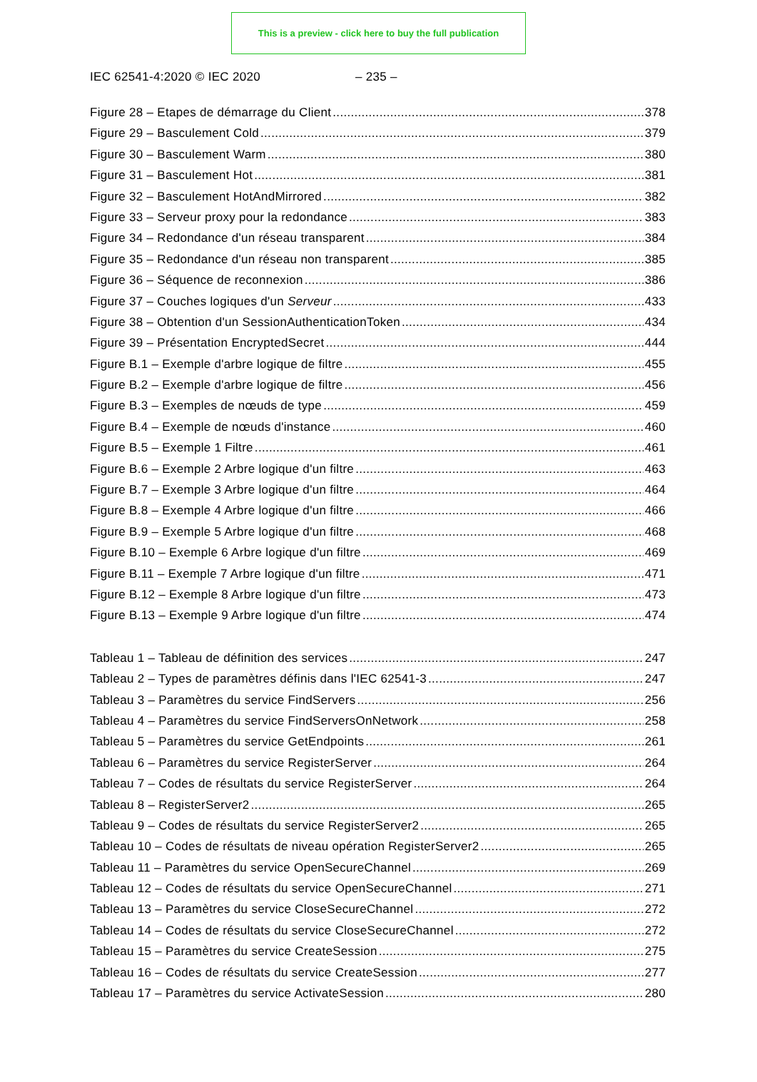This is a preview - click here to buy the full publication
IEC 62541-4:2020 © IEC 2020 – 235 –
Figure 28 – Etapes de démarrage du Client 378
Figure 29 – Basculement Cold 379
Figure 30 – Basculement Warm 380
Figure 31 – Basculement Hot 381
Figure 32 – Basculement HotAndMirrored 382
Figure 33 – Serveur proxy pour la redondance 383
Figure 34 – Redondance d'un réseau transparent 384
Figure 35 – Redondance d'un réseau non transparent 385
Figure 36 – Séquence de reconnexion 386
Figure 37 – Couches logiques d'un Serveur 433
Figure 38 – Obtention d'un SessionAuthenticationToken 434
Figure 39 – Présentation EncryptedSecret 444
Figure B.1 – Exemple d'arbre logique de filtre 455
Figure B.2 – Exemple d'arbre logique de filtre 456
Figure B.3 – Exemples de nœuds de type 459
Figure B.4 – Exemple de nœuds d'instance 460
Figure B.5 – Exemple 1 Filtre 461
Figure B.6 – Exemple 2 Arbre logique d'un filtre 463
Figure B.7 – Exemple 3 Arbre logique d'un filtre 464
Figure B.8 – Exemple 4 Arbre logique d'un filtre 466
Figure B.9 – Exemple 5 Arbre logique d'un filtre 468
Figure B.10 – Exemple 6 Arbre logique d'un filtre 469
Figure B.11 – Exemple 7 Arbre logique d'un filtre 471
Figure B.12 – Exemple 8 Arbre logique d'un filtre 473
Figure B.13 – Exemple 9 Arbre logique d'un filtre 474
Tableau 1 – Tableau de définition des services 247
Tableau 2 – Types de paramètres définis dans l'IEC 62541-3 247
Tableau 3 – Paramètres du service FindServers 256
Tableau 4 – Paramètres du service FindServersOnNetwork 258
Tableau 5 – Paramètres du service GetEndpoints 261
Tableau 6 – Paramètres du service RegisterServer 264
Tableau 7 – Codes de résultats du service RegisterServer 264
Tableau 8 – RegisterServer2 265
Tableau 9 – Codes de résultats du service RegisterServer2 265
Tableau 10 – Codes de résultats de niveau opération RegisterServer2 265
Tableau 11 – Paramètres du service OpenSecureChannel 269
Tableau 12 – Codes de résultats du service OpenSecureChannel 271
Tableau 13 – Paramètres du service CloseSecureChannel 272
Tableau 14 – Codes de résultats du service CloseSecureChannel 272
Tableau 15 – Paramètres du service CreateSession 275
Tableau 16 – Codes de résultats du service CreateSession 277
Tableau 17 – Paramètres du service ActivateSession 280